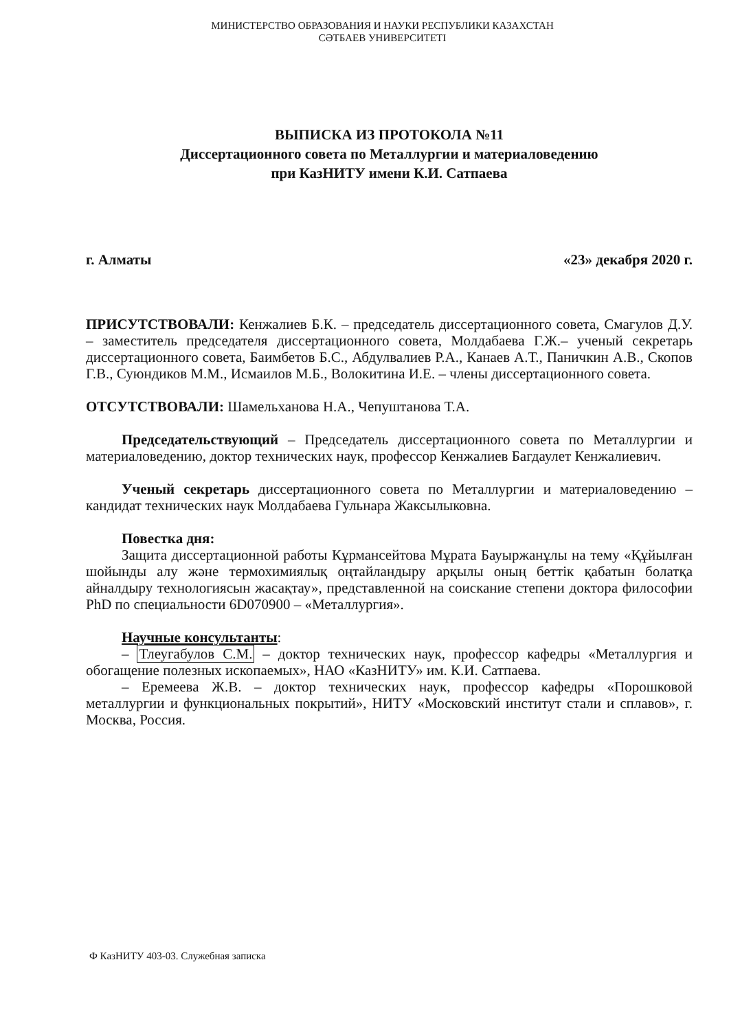МИНИСТЕРСТВО ОБРАЗОВАНИЯ И НАУКИ РЕСПУБЛИКИ КАЗАХСТАН
СӘТБАЕВ УНИВЕРСИТЕТІ
ВЫПИСКА ИЗ ПРОТОКОЛА №11
Диссертационного совета по Металлургии и материаловедению
при КазНИТУ имени К.И. Сатпаева
г. Алматы «23» декабря 2020 г.
ПРИСУТСТВОВАЛИ: Кенжалиев Б.К. – председатель диссертационного совета, Смагулов Д.У. – заместитель председателя диссертационного совета, Молдабаева Г.Ж.– ученый секретарь диссертационного совета, Баимбетов Б.С., Абдулвалиев Р.А., Канаев А.Т., Паничкин А.В., Скопов Г.В., Суюндиков М.М., Исмаилов М.Б., Волокитина И.Е. – члены диссертационного совета.
ОТСУТСТВОВАЛИ: Шамельханова Н.А., Чепуштанова Т.А.
Председательствующий – Председатель диссертационного совета по Металлургии и материаловедению, доктор технических наук, профессор Кенжалиев Багдаулет Кенжалиевич.
Ученый секретарь диссертационного совета по Металлургии и материаловедению – кандидат технических наук Молдабаева Гульнара Жаксылыковна.
Повестка дня:
Защита диссертационной работы Кұрмансейтова Мұрата Бауыржанұлы на тему «Құйылған шойынды алу және термохимиялық оңтайландыру арқылы оның беттік қабатын болатқа айналдыру технологиясын жасақтау», представленной на соискание степени доктора философии PhD по специальности 6D070900 – «Металлургия».
Научные консультанты:
– Тлеугабулов С.М. – доктор технических наук, профессор кафедры «Металлургия и обогащение полезных ископаемых», НАО «КазНИТУ» им. К.И. Сатпаева.
– Еремеева Ж.В. – доктор технических наук, профессор кафедры «Порошковой металлургии и функциональных покрытий», НИТУ «Московский институт стали и сплавов», г. Москва, Россия.
Ф КазНИТУ 403-03. Служебная записка